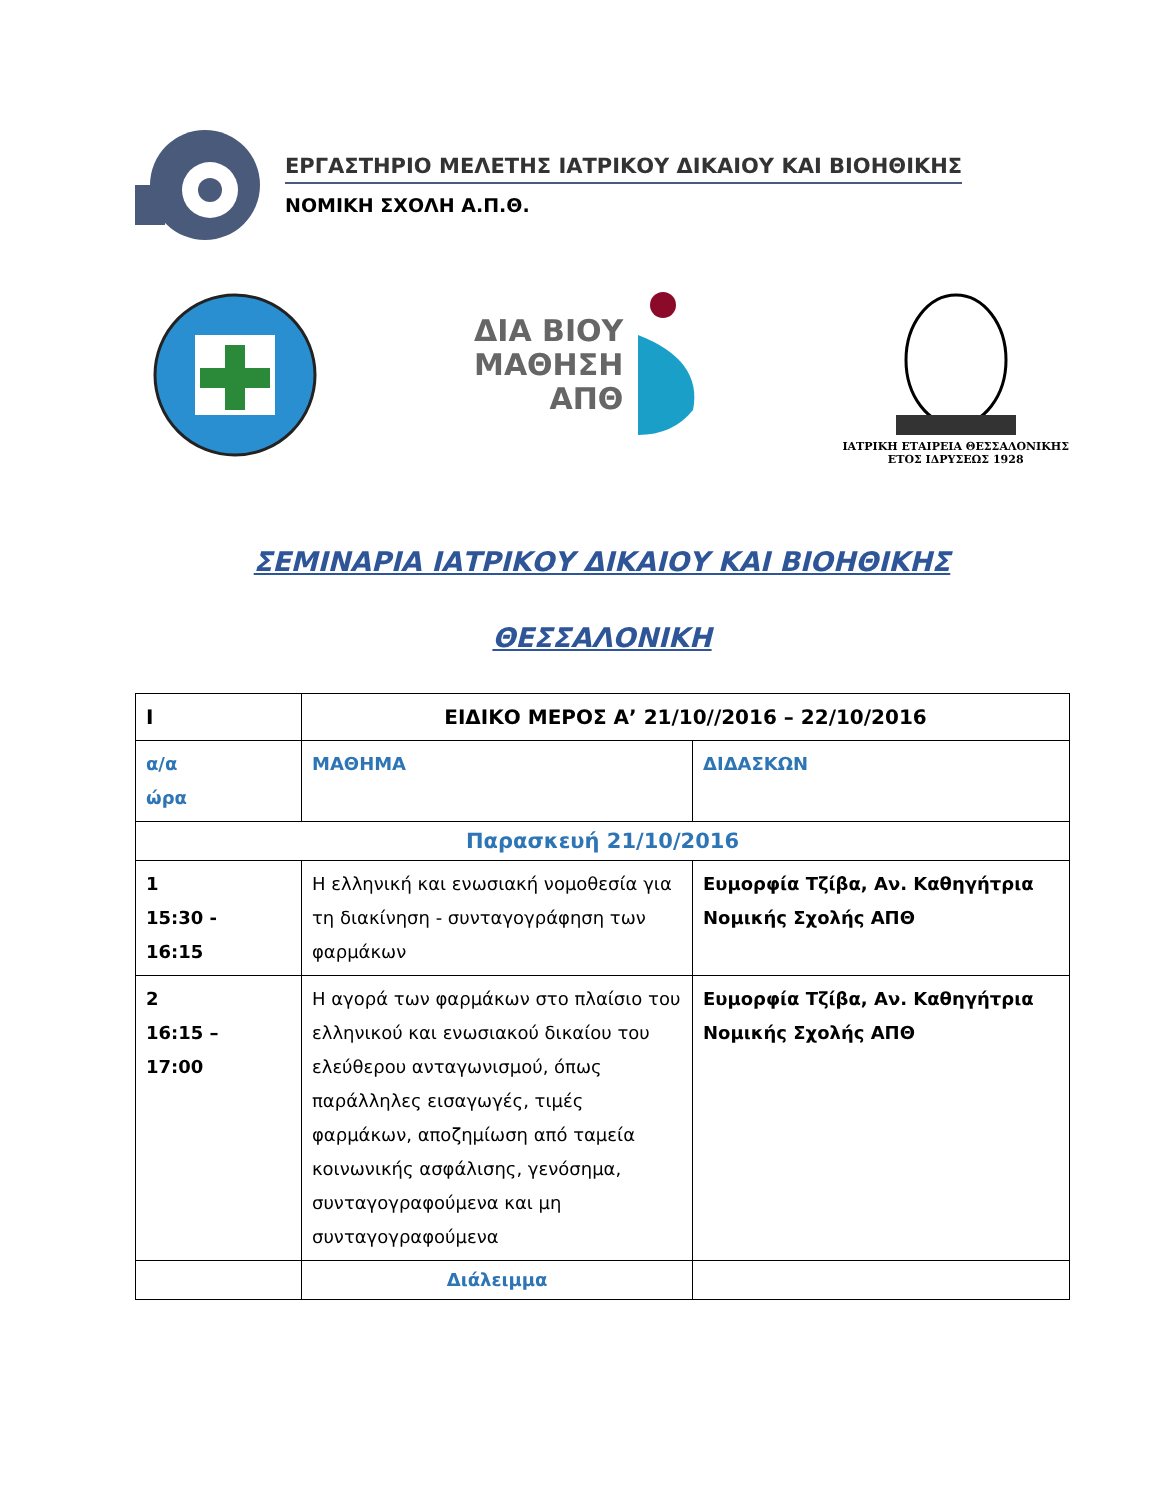ΕΡΓΑΣΤΗΡΙΟ ΜΕΛΕΤΗΣ ΙΑΤΡΙΚΟΥ ΔΙΚΑΙΟΥ ΚΑΙ ΒΙΟΗΘΙΚΗΣ
ΝΟΜΙΚΗ ΣΧΟΛΗ Α.Π.Θ.
ΔΙΑ ΒΙΟΥ
ΜΑΘΗΣΗ
ΑΠΘ
ΙΑΤΡΙΚΗ ΕΤΑΙΡΕΙΑ ΘΕΣΣΑΛΟΝΙΚΗΣ
ΕΤΟΣ ΙΔΡΥΣΕΩΣ 1928
ΣΕΜΙΝΑΡΙΑ ΙΑΤΡΙΚΟΥ ΔΙΚΑΙΟΥ ΚΑΙ ΒΙΟΗΘΙΚΗΣ
ΘΕΣΣΑΛΟΝΙΚΗ
| I | ΕΙΔΙΚΟ ΜΕΡΟΣ Α’ 21/10//2016 – 22/10/2016 | |
| --- | --- | --- |
| α/α ώρα | ΜΑΘΗΜΑ | ΔΙΔΑΣΚΩΝ |
| Παρασκευή 21/10/2016 | | |
| 1 15:30 - 16:15 | Η ελληνική και ενωσιακή νομοθεσία για τη διακίνηση - συνταγογράφηση των φαρμάκων | Ευμορφία Τζίβα, Αν. Καθηγήτρια Νομικής Σχολής ΑΠΘ |
| 2 16:15 – 17:00 | Η αγορά των φαρμάκων στο πλαίσιο του ελληνικού και ενωσιακού δικαίου του ελεύθερου ανταγωνισμού, όπως παράλληλες εισαγωγές, τιμές φαρμάκων, αποζημίωση από ταμεία κοινωνικής ασφάλισης, γενόσημα, συνταγογραφούμενα και μη συνταγογραφούμενα | Ευμορφία Τζίβα, Αν. Καθηγήτρια Νομικής Σχολής ΑΠΘ |
| | Διάλειμμα | |